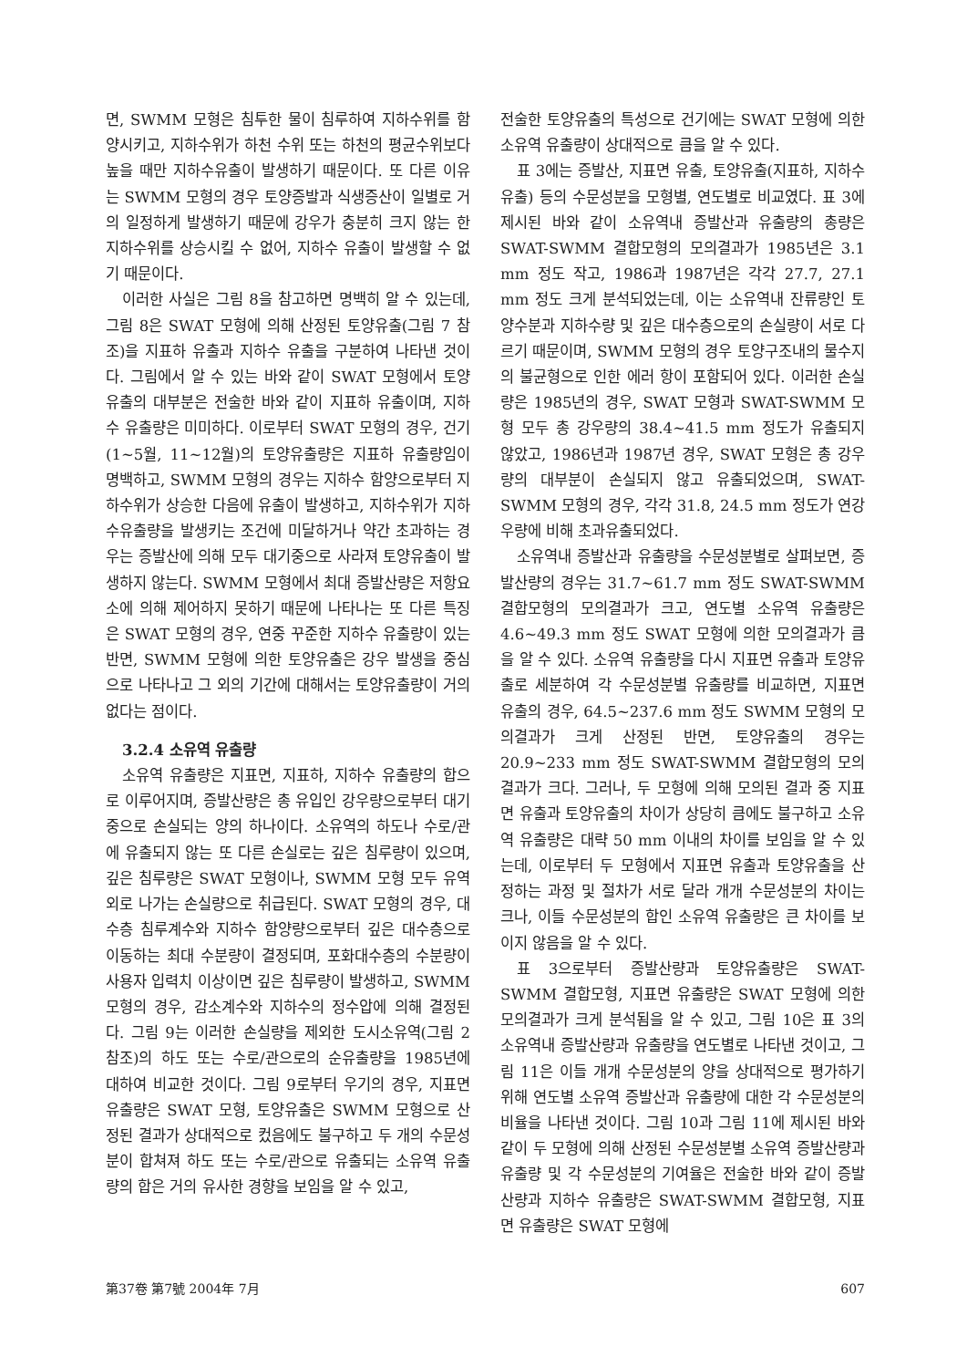면, SWMM 모형은 침투한 물이 침루하여 지하수위를 함양시키고, 지하수위가 하천 수위 또는 하천의 평균수위보다 높을 때만 지하수유출이 발생하기 때문이다. 또 다른 이유는 SWMM 모형의 경우 토양증발과 식생증산이 일별로 거의 일정하게 발생하기 때문에 강우가 충분히 크지 않는 한 지하수위를 상승시킬 수 없어, 지하수 유출이 발생할 수 없기 때문이다.
이러한 사실은 그림 8을 참고하면 명백히 알 수 있는데, 그림 8은 SWAT 모형에 의해 산정된 토양유출(그림 7 참조)을 지표하 유출과 지하수 유출을 구분하여 나타낸 것이다. 그림에서 알 수 있는 바와 같이 SWAT 모형에서 토양유출의 대부분은 전술한 바와 같이 지표하 유출이며, 지하수 유출량은 미미하다. 이로부터 SWAT 모형의 경우, 건기(1~5월, 11~12월)의 토양유출량은 지표하 유출량임이 명백하고, SWMM 모형의 경우는 지하수 함양으로부터 지하수위가 상승한 다음에 유출이 발생하고, 지하수위가 지하수유출량을 발생키는 조건에 미달하거나 약간 초과하는 경우는 증발산에 의해 모두 대기중으로 사라져 토양유출이 발생하지 않는다. SWMM 모형에서 최대 증발산량은 저항요소에 의해 제어하지 못하기 때문에 나타나는 또 다른 특징은 SWAT 모형의 경우, 연중 꾸준한 지하수 유출량이 있는 반면, SWMM 모형에 의한 토양유출은 강우 발생을 중심으로 나타나고 그 외의 기간에 대해서는 토양유출량이 거의 없다는 점이다.
3.2.4 소유역 유출량
소유역 유출량은 지표면, 지표하, 지하수 유출량의 합으로 이루어지며, 증발산량은 총 유입인 강우량으로부터 대기중으로 손실되는 양의 하나이다. 소유역의 하도나 수로/관에 유출되지 않는 또 다른 손실로는 깊은 침루량이 있으며, 깊은 침루량은 SWAT 모형이나, SWMM 모형 모두 유역외로 나가는 손실량으로 취급된다. SWAT 모형의 경우, 대수층 침루계수와 지하수 함양량으로부터 깊은 대수층으로 이동하는 최대 수분량이 결정되며, 포화대수층의 수분량이 사용자 입력치 이상이면 깊은 침루량이 발생하고, SWMM 모형의 경우, 감소계수와 지하수의 정수압에 의해 결정된다. 그림 9는 이러한 손실량을 제외한 도시소유역(그림 2 참조)의 하도 또는 수로/관으로의 순유출량을 1985년에 대하여 비교한 것이다. 그림 9로부터 우기의 경우, 지표면 유출량은 SWAT 모형, 토양유출은 SWMM 모형으로 산정된 결과가 상대적으로 컸음에도 불구하고 두 개의 수문성분이 합쳐져 하도 또는 수로/관으로 유출되는 소유역 유출량의 합은 거의 유사한 경향을 보임을 알 수 있고,
전술한 토양유출의 특성으로 건기에는 SWAT 모형에 의한 소유역 유출량이 상대적으로 큼을 알 수 있다.
표 3에는 증발산, 지표면 유출, 토양유출(지표하, 지하수 유출) 등의 수문성분을 모형별, 연도별로 비교였다. 표 3에 제시된 바와 같이 소유역내 증발산과 유출량의 총량은 SWAT-SWMM 결합모형의 모의결과가 1985년은 3.1 mm 정도 작고, 1986과 1987년은 각각 27.7, 27.1 mm 정도 크게 분석되었는데, 이는 소유역내 잔류량인 토양수분과 지하수량 및 깊은 대수층으로의 손실량이 서로 다르기 때문이며, SWMM 모형의 경우 토양구조내의 물수지의 불균형으로 인한 에러 항이 포함되어 있다. 이러한 손실량은 1985년의 경우, SWAT 모형과 SWAT-SWMM 모형 모두 총 강우량의 38.4~41.5 mm 정도가 유출되지 않았고, 1986년과 1987년 경우, SWAT 모형은 총 강우량의 대부분이 손실되지 않고 유출되었으며, SWAT-SWMM 모형의 경우, 각각 31.8, 24.5 mm 정도가 연강우량에 비해 초과유출되었다.
소유역내 증발산과 유출량을 수문성분별로 살펴보면, 증발산량의 경우는 31.7~61.7 mm 정도 SWAT-SWMM 결합모형의 모의결과가 크고, 연도별 소유역 유출량은 4.6~49.3 mm 정도 SWAT 모형에 의한 모의결과가 큼을 알 수 있다. 소유역 유출량을 다시 지표면 유출과 토양유출로 세분하여 각 수문성분별 유출량를 비교하면, 지표면 유출의 경우, 64.5~237.6 mm 정도 SWMM 모형의 모의결과가 크게 산정된 반면, 토양유출의 경우는 20.9~233 mm 정도 SWAT-SWMM 결합모형의 모의결과가 크다. 그러나, 두 모형에 의해 모의된 결과 중 지표면 유출과 토양유출의 차이가 상당히 큼에도 불구하고 소유역 유출량은 대략 50 mm 이내의 차이를 보임을 알 수 있는데, 이로부터 두 모형에서 지표면 유출과 토양유출을 산정하는 과정 및 절차가 서로 달라 개개 수문성분의 차이는 크나, 이들 수문성분의 합인 소유역 유출량은 큰 차이를 보이지 않음을 알 수 있다.
표 3으로부터 증발산량과 토양유출량은 SWAT-SWMM 결합모형, 지표면 유출량은 SWAT 모형에 의한 모의결과가 크게 분석됨을 알 수 있고, 그림 10은 표 3의 소유역내 증발산량과 유출량을 연도별로 나타낸 것이고, 그림 11은 이들 개개 수문성분의 양을 상대적으로 평가하기 위해 연도별 소유역 증발산과 유출량에 대한 각 수문성분의 비율을 나타낸 것이다. 그림 10과 그림 11에 제시된 바와 같이 두 모형에 의해 산정된 수문성분별 소유역 증발산량과 유출량 및 각 수문성분의 기여율은 전술한 바와 같이 증발산량과 지하수 유출량은 SWAT-SWMM 결합모형, 지표면 유출량은 SWAT 모형에
第37卷 第7號 2004年 7月 607